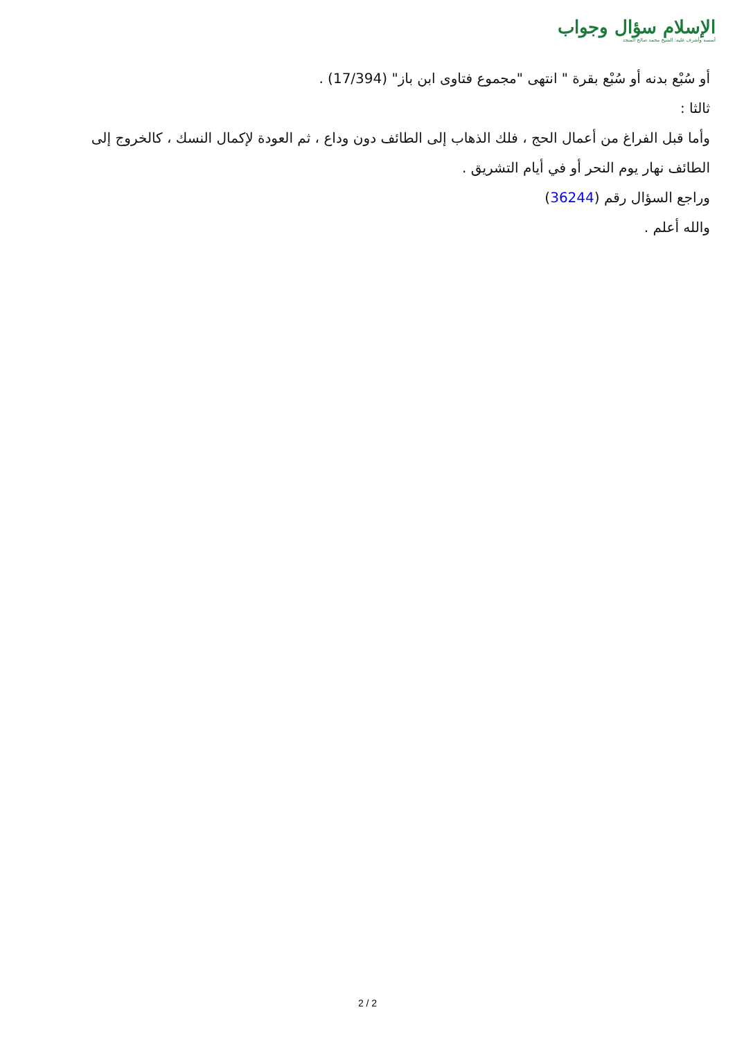الإسلام سؤال وجواب
أسسه وأشرف عليه: الشيخ محمد صالح المنجد
أو سُبْع بدنه أو سُبْع بقرة " انتهى "مجموع فتاوى ابن باز" (17/394) .
ثالثا :
وأما قبل الفراغ من أعمال الحج ، فلك الذهاب إلى الطائف دون وداع ، ثم العودة لإكمال النسك ، كالخروج إلى الطائف نهار يوم النحر أو في أيام التشريق .
وراجع السؤال رقم (36244)
والله أعلم .
2 / 2